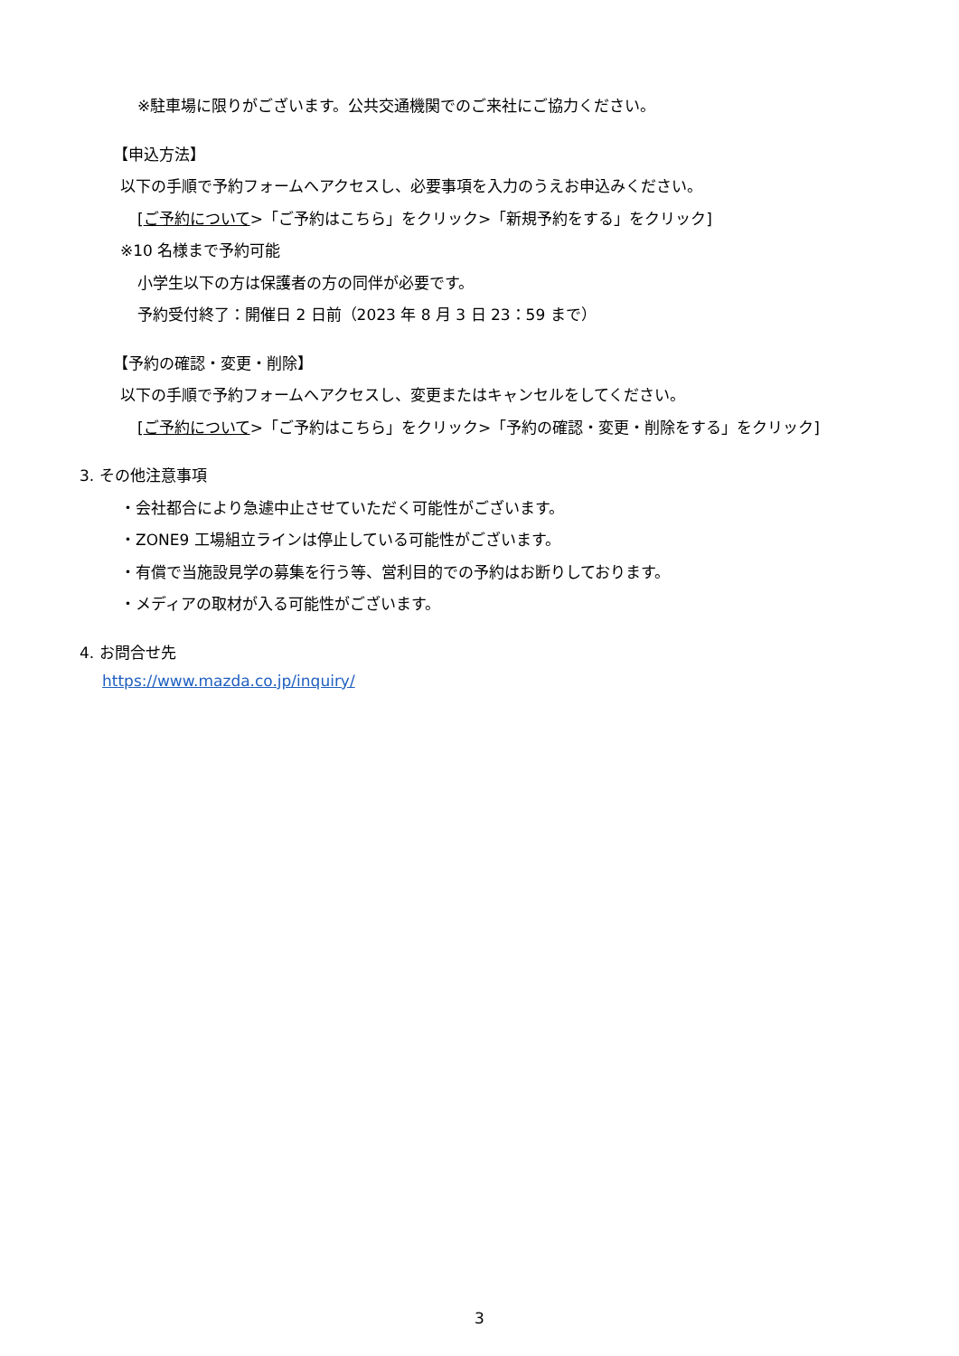※駐車場に限りがございます。公共交通機関でのご来社にご協力ください。
【申込方法】
以下の手順で予約フォームへアクセスし、必要事項を入力のうえお申込みください。
[ご予約について>「ご予約はこちら」をクリック>「新規予約をする」をクリック]
※10 名様まで予約可能
小学生以下の方は保護者の方の同伴が必要です。
予約受付終了：開催日 2 日前（2023 年 8 月 3 日 23：59 まで）
【予約の確認・変更・削除】
以下の手順で予約フォームへアクセスし、変更またはキャンセルをしてください。
[ご予約について>「ご予約はこちら」をクリック>「予約の確認・変更・削除をする」をクリック]
3. その他注意事項
・会社都合により急遽中止させていただく可能性がございます。
・ZONE9 工場組立ラインは停止している可能性がございます。
・有償で当施設見学の募集を行う等、営利目的での予約はお断りしております。
・メディアの取材が入る可能性がございます。
4. お問合せ先
https://www.mazda.co.jp/inquiry/
3